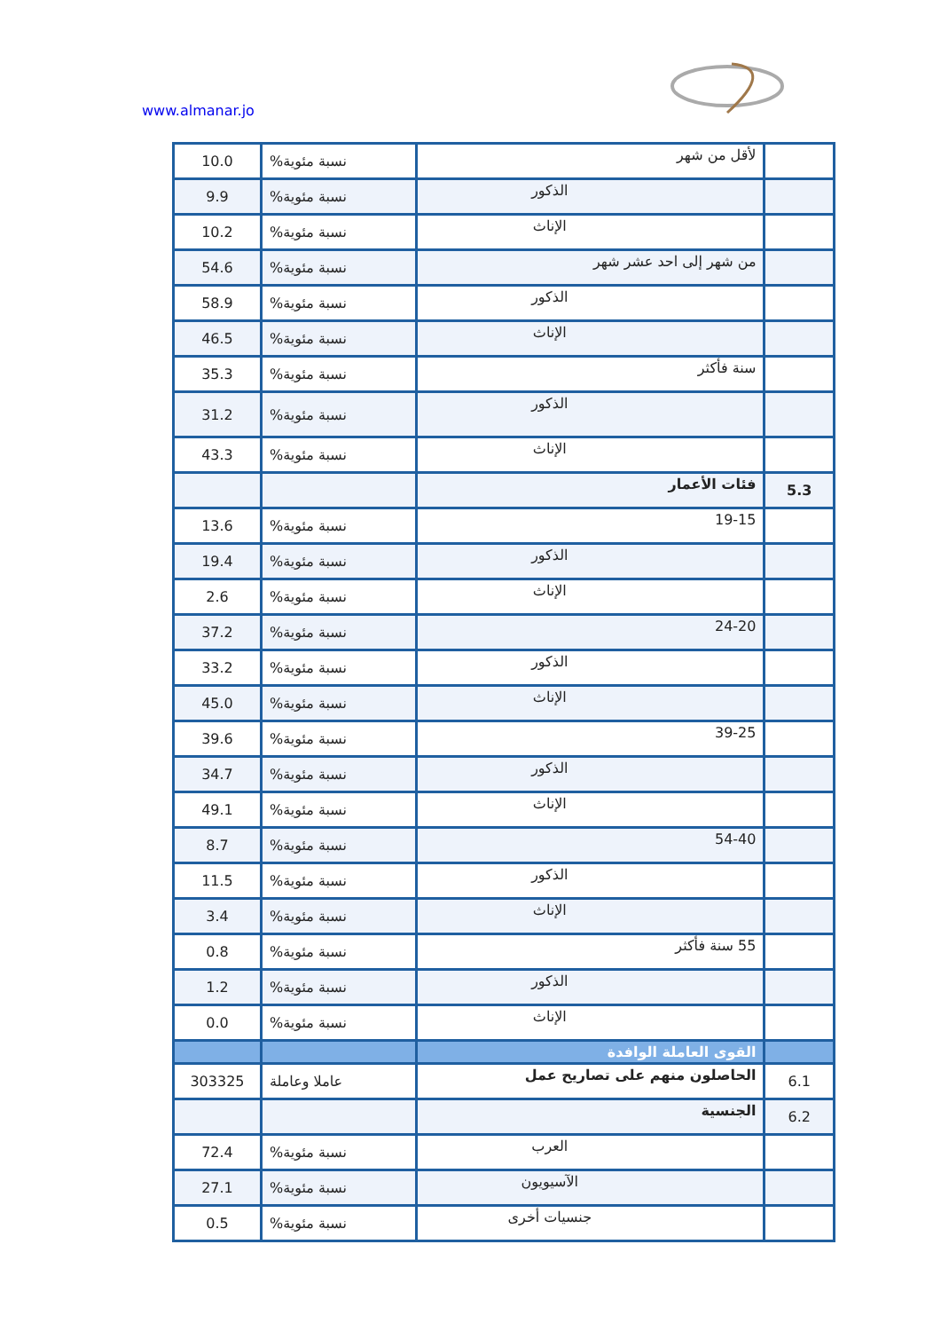www.almanar.jo
| | لأقل من شهر | نسبة مئوية% | 10.0 |
| | الذكور | نسبة مئوية% | 9.9 |
| | الإناث | نسبة مئوية% | 10.2 |
| | من شهر إلى احد عشر شهر | نسبة مئوية% | 54.6 |
| | الذكور | نسبة مئوية% | 58.9 |
| | الإناث | نسبة مئوية% | 46.5 |
| | سنة فأكثر | نسبة مئوية% | 35.3 |
| | الذكور | نسبة مئوية% | 31.2 |
| | الإناث | نسبة مئوية% | 43.3 |
| 5.3 | فئات الأعمار | | |
| | 19-15 | نسبة مئوية% | 13.6 |
| | الذكور | نسبة مئوية% | 19.4 |
| | الإناث | نسبة مئوية% | 2.6 |
| | 24-20 | نسبة مئوية% | 37.2 |
| | الذكور | نسبة مئوية% | 33.2 |
| | الإناث | نسبة مئوية% | 45.0 |
| | 39-25 | نسبة مئوية% | 39.6 |
| | الذكور | نسبة مئوية% | 34.7 |
| | الإناث | نسبة مئوية% | 49.1 |
| | 54-40 | نسبة مئوية% | 8.7 |
| | الذكور | نسبة مئوية% | 11.5 |
| | الإناث | نسبة مئوية% | 3.4 |
| | 55 سنة فأكثر | نسبة مئوية% | 0.8 |
| | الذكور | نسبة مئوية% | 1.2 |
| | الإناث | نسبة مئوية% | 0.0 |
| | القوى العاملة الوافدة | | |
| 6.1 | الحاصلون منهم على تصاريح عمل | عاملا وعاملة | 303325 |
| 6.2 | الجنسية | | |
| | العرب | نسبة مئوية% | 72.4 |
| | الآسيويون | نسبة مئوية% | 27.1 |
| | جنسيات أخرى | نسبة مئوية% | 0.5 |